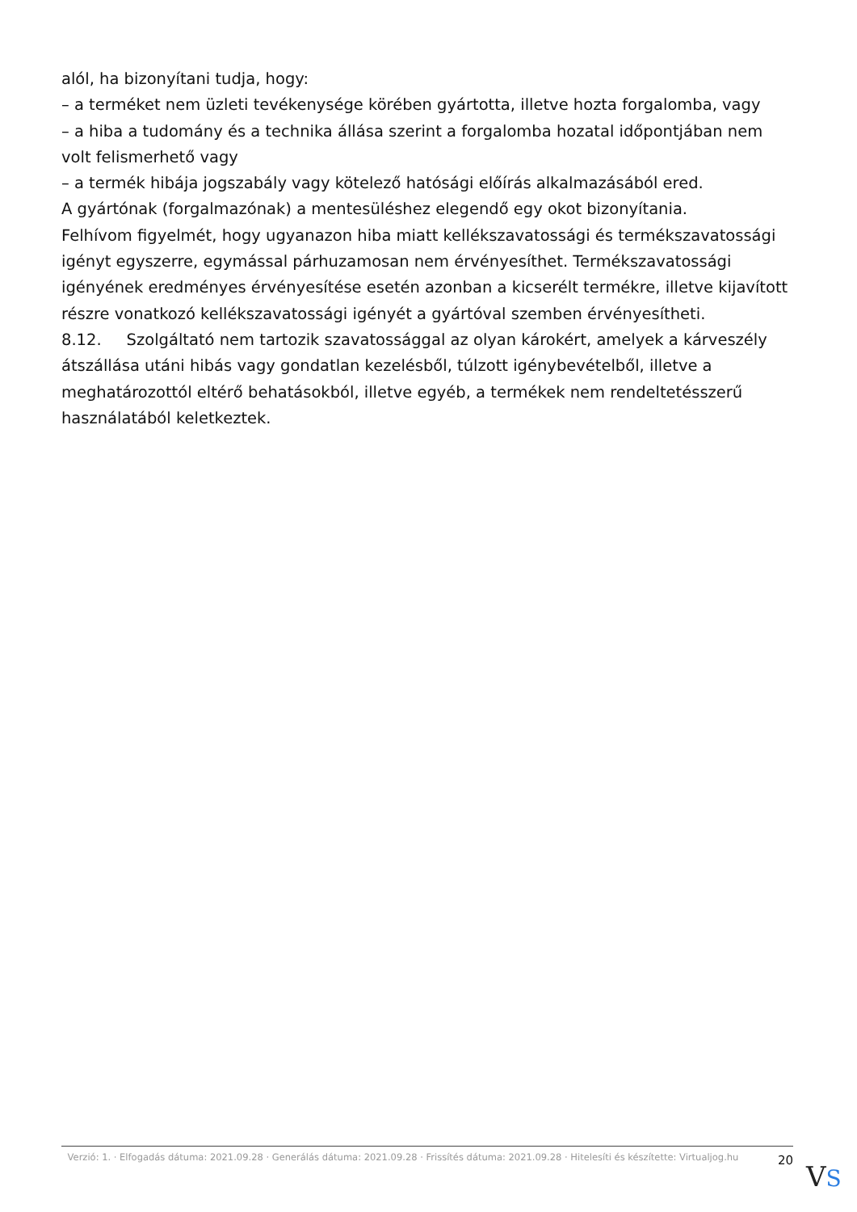alól, ha bizonyítani tudja, hogy:
– a terméket nem üzleti tevékenysége körében gyártotta, illetve hozta forgalomba, vagy
– a hiba a tudomány és a technika állása szerint a forgalomba hozatal időpontjában nem volt felismerhető vagy
– a termék hibája jogszabály vagy kötelező hatósági előírás alkalmazásából ered.
A gyártónak (forgalmazónak) a mentesüléshez elegendő egy okot bizonyítania.
Felhívom figyelmét, hogy ugyanazon hiba miatt kellékszavatossági és termékszavatossági igényt egyszerre, egymással párhuzamosan nem érvényesíthet. Termékszavatossági igényének eredményes érvényesítése esetén azonban a kicserélt termékre, illetve kijavított részre vonatkozó kellékszavatossági igényét a gyártóval szemben érvényesítheti.
8.12. Szolgáltató nem tartozik szavatossággal az olyan károkért, amelyek a kárveszély átszállása utáni hibás vagy gondatlan kezelésből, túlzott igénybevételből, illetve a meghatározottól eltérő behatásokból, illetve egyéb, a termékek nem rendeltetésszerű használatából keletkeztek.
Verzió: 1. · Elfogadás dátuma: 2021.09.28 · Generálás dátuma: 2021.09.28 · Frissítés dátuma: 2021.09.28 · Hitelesíti és készítette: Virtualjog.hu
20
VS